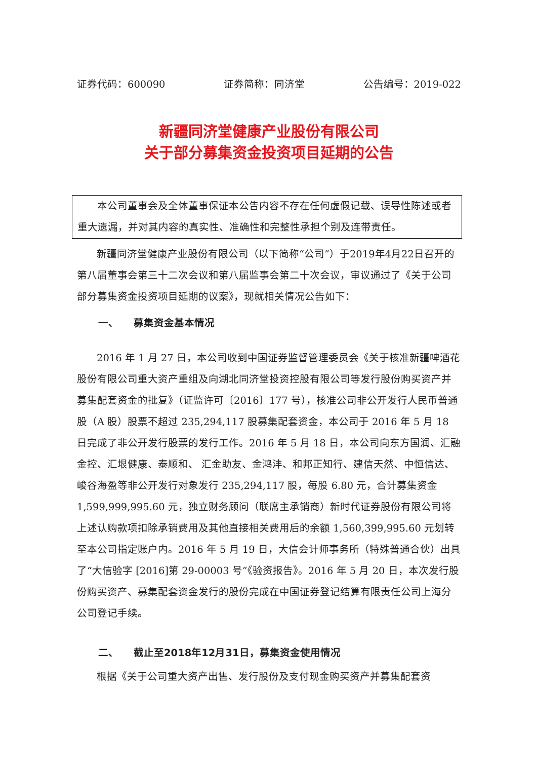证券代码：600090 证券简称：同济堂 公告编号：2019-022
新疆同济堂健康产业股份有限公司
关于部分募集资金投资项目延期的公告
本公司董事会及全体董事保证本公告内容不存在任何虚假记载、误导性陈述或者重大遗漏，并对其内容的真实性、准确性和完整性承担个别及连带责任。
新疆同济堂健康产业股份有限公司（以下简称“公司”）于2019年4月22日召开的第八届董事会第三十二次会议和第八届监事会第二十次会议，审议通过了《关于公司部分募集资金投资项目延期的议案》，现就相关情况公告如下：
一、 募集资金基本情况
2016 年 1 月 27 日，本公司收到中国证券监督管理委员会《关于核准新疆啤酒花股份有限公司重大资产重组及向湖北同济堂投资控股有限公司等发行股份购买资产并募集配套资金的批复》（证监许可〔2016〕177 号），核准公司非公开发行人民币普通股（A 股）股票不超过 235,294,117 股募集配套资金，本公司于 2016 年 5 月 18 日完成了非公开发行股票的发行工作。2016 年 5 月 18 日，本公司向东方国润、汇融金控、汇垠健康、泰顺和、 汇金助友、金鸿沣、和邦正知行、建信天然、中恒信达、峻谷海盈等非公开发行对象发行 235,294,117 股，每股 6.80 元，合计募集资金 1,599,999,995.60 元，独立财务顾问（联席主承销商）新时代证券股份有限公司将上述认购款项扣除承销费用及其他直接相关费用后的余额 1,560,399,995.60 元划转至本公司指定账户内。2016 年 5 月 19 日，大信会计师事务所（特殊普通合伙）出具了“大信验字 [2016]第 29-00003 号”《验资报告》。2016 年 5 月 20 日，本次发行股份购买资产、募集配套资金发行的股份完成在中国证券登记结算有限责任公司上海分公司登记手续。
二、 截止至2018年12月31日，募集资金使用情况
根据《关于公司重大资产出售、发行股份及支付现金购买资产并募集配套资